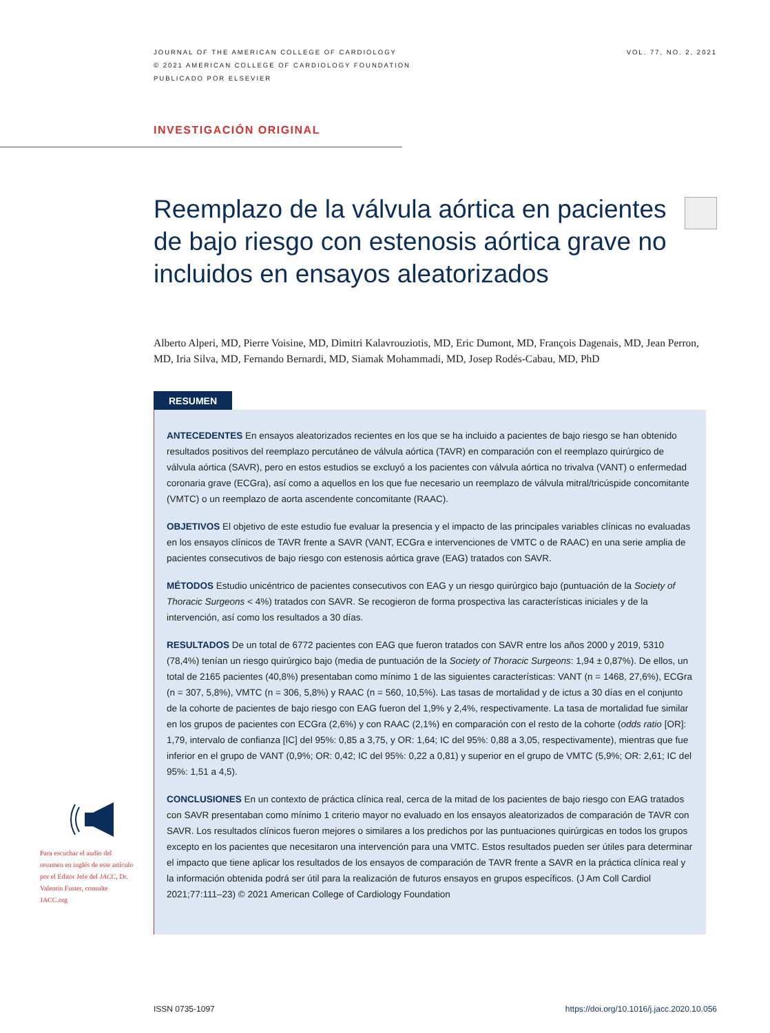JOURNAL OF THE AMERICAN COLLEGE OF CARDIOLOGY
© 2021 AMERICAN COLLEGE OF CARDIOLOGY FOUNDATION
PUBLICADO POR ELSEVIER
VOL. 77, NO. 2, 2021
INVESTIGACIÓN ORIGINAL
Reemplazo de la válvula aórtica en pacientes de bajo riesgo con estenosis aórtica grave no incluidos en ensayos aleatorizados
Alberto Alperi, MD, Pierre Voisine, MD, Dimitri Kalavrouziotis, MD, Eric Dumont, MD, François Dagenais, MD, Jean Perron, MD, Iria Silva, MD, Fernando Bernardi, MD, Siamak Mohammadi, MD, Josep Rodés-Cabau, MD, PhD
RESUMEN
ANTECEDENTES En ensayos aleatorizados recientes en los que se ha incluido a pacientes de bajo riesgo se han obtenido resultados positivos del reemplazo percutáneo de válvula aórtica (TAVR) en comparación con el reemplazo quirúrgico de válvula aórtica (SAVR), pero en estos estudios se excluyó a los pacientes con válvula aórtica no trivalva (VANT) o enfermedad coronaria grave (ECGra), así como a aquellos en los que fue necesario un reemplazo de válvula mitral/tricúspide concomitante (VMTC) o un reemplazo de aorta ascendente concomitante (RAAC).
OBJETIVOS El objetivo de este estudio fue evaluar la presencia y el impacto de las principales variables clínicas no evaluadas en los ensayos clínicos de TAVR frente a SAVR (VANT, ECGra e intervenciones de VMTC o de RAAC) en una serie amplia de pacientes consecutivos de bajo riesgo con estenosis aórtica grave (EAG) tratados con SAVR.
MÉTODOS Estudio unicéntrico de pacientes consecutivos con EAG y un riesgo quirúrgico bajo (puntuación de la Society of Thoracic Surgeons < 4%) tratados con SAVR. Se recogieron de forma prospectiva las características iniciales y de la intervención, así como los resultados a 30 días.
RESULTADOS De un total de 6772 pacientes con EAG que fueron tratados con SAVR entre los años 2000 y 2019, 5310 (78,4%) tenían un riesgo quirúrgico bajo (media de puntuación de la Society of Thoracic Surgeons: 1,94 ± 0,87%). De ellos, un total de 2165 pacientes (40,8%) presentaban como mínimo 1 de las siguientes características: VANT (n = 1468, 27,6%), ECGra (n = 307, 5,8%), VMTC (n = 306, 5,8%) y RAAC (n = 560, 10,5%). Las tasas de mortalidad y de ictus a 30 días en el conjunto de la cohorte de pacientes de bajo riesgo con EAG fueron del 1,9% y 2,4%, respectivamente. La tasa de mortalidad fue similar en los grupos de pacientes con ECGra (2,6%) y con RAAC (2,1%) en comparación con el resto de la cohorte (odds ratio [OR]: 1,79, intervalo de confianza [IC] del 95%: 0,85 a 3,75, y OR: 1,64; IC del 95%: 0,88 a 3,05, respectivamente), mientras que fue inferior en el grupo de VANT (0,9%; OR: 0,42; IC del 95%: 0,22 a 0,81) y superior en el grupo de VMTC (5,9%; OR: 2,61; IC del 95%: 1,51 a 4,5).
CONCLUSIONES En un contexto de práctica clínica real, cerca de la mitad de los pacientes de bajo riesgo con EAG tratados con SAVR presentaban como mínimo 1 criterio mayor no evaluado en los ensayos aleatorizados de comparación de TAVR con SAVR. Los resultados clínicos fueron mejores o similares a los predichos por las puntuaciones quirúrgicas en todos los grupos excepto en los pacientes que necesitaron una intervención para una VMTC. Estos resultados pueden ser útiles para determinar el impacto que tiene aplicar los resultados de los ensayos de comparación de TAVR frente a SAVR en la práctica clínica real y la información obtenida podrá ser útil para la realización de futuros ensayos en grupos específicos. (J Am Coll Cardiol 2021;77:111–23) © 2021 American College of Cardiology Foundation
Para escuchar el audio del resumen en inglés de este artículo por el Editor Jefe del JACC, Dr. Valentin Fuster, consulte JACC.org
ISSN 0735-1097 https://doi.org/10.1016/j.jacc.2020.10.056